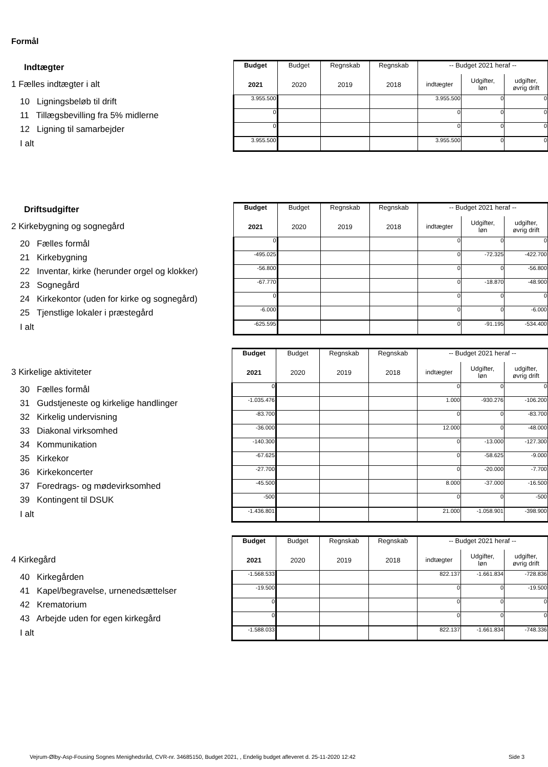Formål
| Indtægter | Budget | Budget | Regnskab | Regnskab | -- Budget 2021 heraf -- | | |
| 1 Fælles indtægter i alt | 2021 | 2020 | 2019 | 2018 | indtægter | Udgifter, løn | udgifter, øvrig drift |
| 10 Ligningsbeløb til drift | 3.955.500 | | | | 3.955.500 | 0 | 0 |
| 11 Tillægsbevilling fra 5% midlerne | 0 | | | | 0 | 0 | 0 |
| 12 Ligning til samarbejder | 0 | | | | 0 | 0 | 0 |
| I alt | 3.955.500 | | | | 3.955.500 | 0 | 0 |
| Driftsudgifter | Budget | Budget | Regnskab | Regnskab | -- Budget 2021 heraf -- | | |
| 2 Kirkebygning og sognegård | 2021 | 2020 | 2019 | 2018 | indtægter | Udgifter, løn | udgifter, øvrig drift |
| 20 Fælles formål | 0 | | | | 0 | 0 | 0 |
| 21 Kirkebygning | -495.025 | | | | 0 | -72.325 | -422.700 |
| 22 Inventar, kirke (herunder orgel og klokker) | -56.800 | | | | 0 | 0 | -56.800 |
| 23 Sognegård | -67.770 | | | | 0 | -18.870 | -48.900 |
| 24 Kirkekontor (uden for kirke og sognegård) | 0 | | | | 0 | 0 | 0 |
| 25 Tjenstlige lokaler i præstegård | -6.000 | | | | 0 | 0 | -6.000 |
| I alt | -625.595 | | | | 0 | -91.195 | -534.400 |
| | Budget | Budget | Regnskab | Regnskab | -- Budget 2021 heraf -- | | |
| 3 Kirkelige aktiviteter | 2021 | 2020 | 2019 | 2018 | indtægter | Udgifter, løn | udgifter, øvrig drift |
| 30 Fælles formål | 0 | | | | 0 | 0 | 0 |
| 31 Gudstjeneste og kirkelige handlinger | -1.035.476 | | | | 1.000 | -930.276 | -106.200 |
| 32 Kirkelig undervisning | -83.700 | | | | 0 | 0 | -83.700 |
| 33 Diakonal virksomhed | -36.000 | | | | 12.000 | 0 | -48.000 |
| 34 Kommunikation | -140.300 | | | | 0 | -13.000 | -127.300 |
| 35 Kirkekor | -67.625 | | | | 0 | -58.625 | -9.000 |
| 36 Kirkekoncerter | -27.700 | | | | 0 | -20.000 | -7.700 |
| 37 Foredrags- og mødevirksomhed | -45.500 | | | | 8.000 | -37.000 | -16.500 |
| 39 Kontingent til DSUK | -500 | | | | 0 | 0 | -500 |
| I alt | -1.436.801 | | | | 21.000 | -1.058.901 | -398.900 |
| | Budget | Budget | Regnskab | Regnskab | -- Budget 2021 heraf -- | | |
| 4 Kirkegård | 2021 | 2020 | 2019 | 2018 | indtægter | Udgifter, løn | udgifter, øvrig drift |
| 40 Kirkegården | -1.568.533 | | | | 822.137 | -1.661.834 | -728.836 |
| 41 Kapel/begravelse, urnenedsættelser | -19.500 | | | | 0 | 0 | -19.500 |
| 42 Krematorium | 0 | | | | 0 | 0 | 0 |
| 43 Arbejde uden for egen kirkegård | 0 | | | | 0 | 0 | 0 |
| I alt | -1.588.033 | | | | 822.137 | -1.661.834 | -748.336 |
Vejrum-Ølby-Asp-Fousing Sognes Menighedsråd, CVR-nr. 34685150, Budget 2021, , Endelig budget afleveret d. 25-11-2020 12:42
Side 3